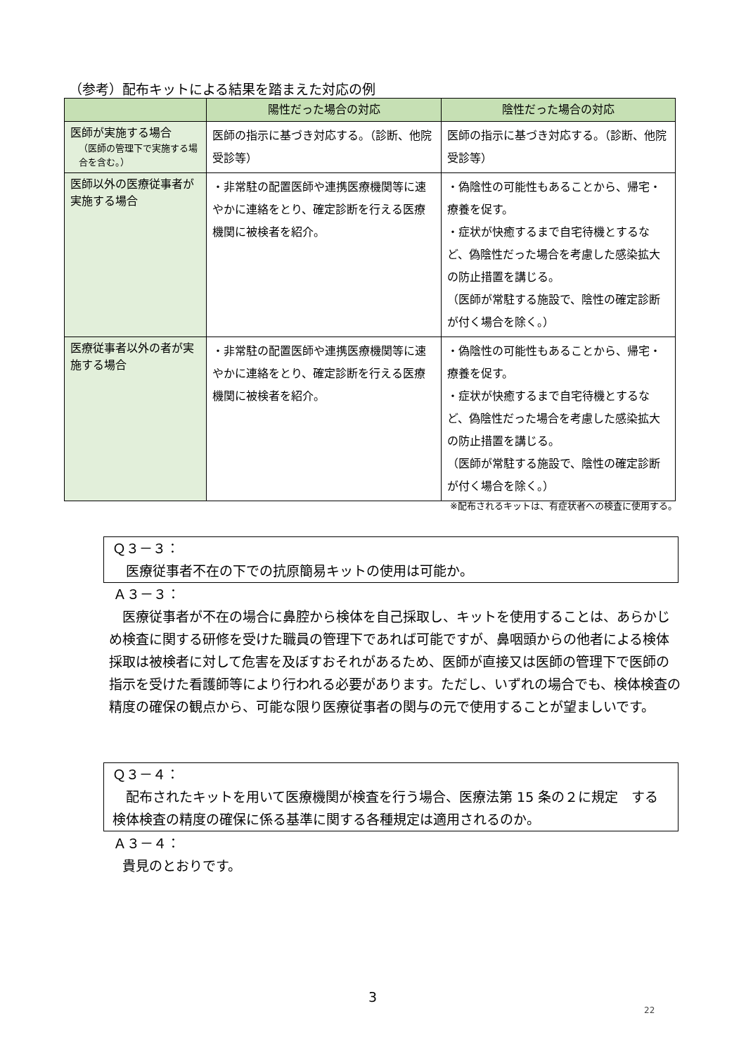（参考）配布キットによる結果を踏まえた対応の例
| | 陽性だった場合の対応 | 陰性だった場合の対応 |
| --- | --- | --- |
| 医師が実施する場合 （医師の管理下で実施する場合を含む。） | 医師の指示に基づき対応する。（診断、他院受診等） | 医師の指示に基づき対応する。（診断、他院受診等） |
| 医師以外の医療従事者が実施する場合 | ・非常駐の配置医師や連携医療機関等に速やかに連絡をとり、確定診断を行える医療機関に被検者を紹介。 | ・偽陰性の可能性もあることから、帰宅・療養を促す。 ・症状が快癒するまで自宅待機とするなど、偽陰性だった場合を考慮した感染拡大の防止措置を講じる。 （医師が常駐する施設で、陰性の確定診断が付く場合を除く。） |
| 医療従事者以外の者が実施する場合 | ・非常駐の配置医師や連携医療機関等に速やかに連絡をとり、確定診断を行える医療機関に被検者を紹介。 | ・偽陰性の可能性もあることから、帰宅・療養を促す。 ・症状が快癒するまで自宅待機とするなど、偽陰性だった場合を考慮した感染拡大の防止措置を講じる。 （医師が常駐する施設で、陰性の確定診断が付く場合を除く。） |
※配布されるキットは、有症状者への検査に使用する。
Ｑ３－３：
 医療従事者不在の下での抗原簡易キットの使用は可能か。
Ａ３－３：
 医療従事者が不在の場合に鼻腔から検体を自己採取し、キットを使用することは、あらかじめ検査に関する研修を受けた職員の管理下であれば可能ですが、鼻咽頭からの他者による検体採取は被検者に対して危害を及ぼすおそれがあるため、医師が直接又は医師の管理下で医師の指示を受けた看護師等により行われる必要があります。ただし、いずれの場合でも、検体検査の精度の確保の観点から、可能な限り医療従事者の関与の元で使用することが望ましいです。
Ｑ３－４：
 配布されたキットを用いて医療機関が検査を行う場合、医療法第 15 条の２に規定 する検体検査の精度の確保に係る基準に関する各種規定は適用されるのか。
Ａ３－４：
 貴見のとおりです。
3
22